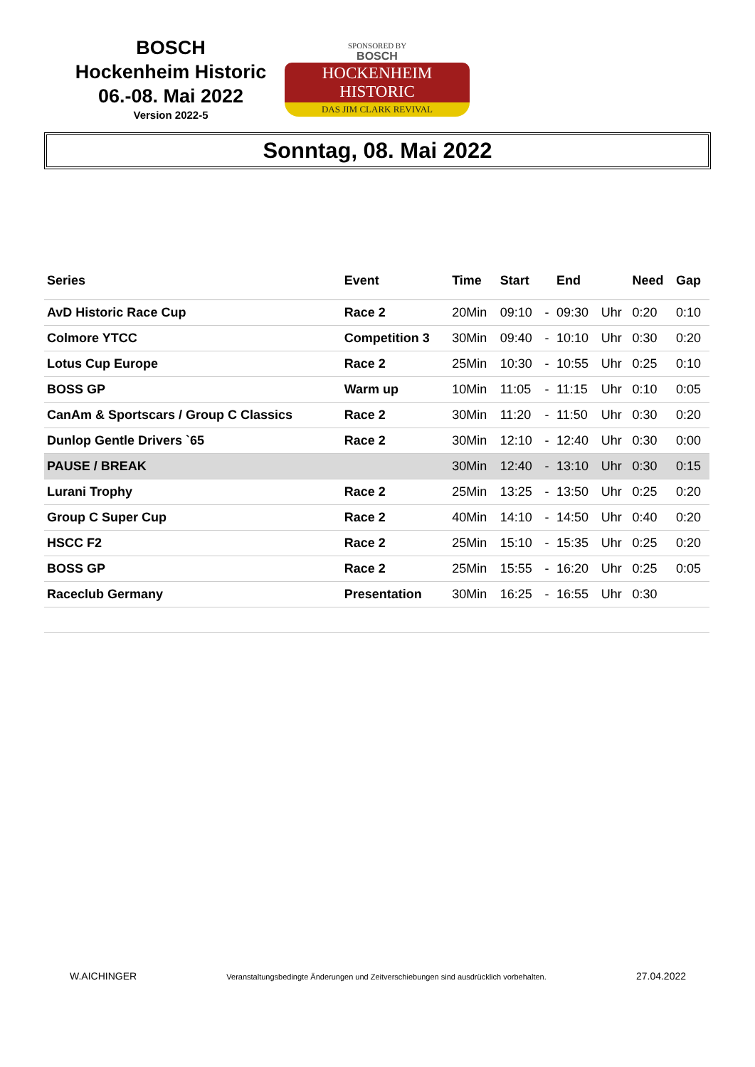BOSCH
Hockenheim Historic
06.-08. Mai 2022
Version 2022-5
SPONSORED BY
BOSCH
HOCKENHEIM HISTORIC
DAS JIM CLARK REVIVAL
Sonntag, 08. Mai 2022
| Series | Event | Time | Start | | End | | Need | Gap |
| --- | --- | --- | --- | --- | --- | --- | --- | --- |
| AvD Historic Race Cup | Race 2 | 20Min | 09:10 | - | 09:30 | Uhr | 0:20 | 0:10 |
| Colmore YTCC | Competition 3 | 30Min | 09:40 | - | 10:10 | Uhr | 0:30 | 0:20 |
| Lotus Cup Europe | Race 2 | 25Min | 10:30 | - | 10:55 | Uhr | 0:25 | 0:10 |
| BOSS GP | Warm up | 10Min | 11:05 | - | 11:15 | Uhr | 0:10 | 0:05 |
| CanAm & Sportscars / Group C Classics | Race 2 | 30Min | 11:20 | - | 11:50 | Uhr | 0:30 | 0:20 |
| Dunlop Gentle Drivers `65 | Race 2 | 30Min | 12:10 | - | 12:40 | Uhr | 0:30 | 0:00 |
| PAUSE / BREAK | | 30Min | 12:40 | - | 13:10 | Uhr | 0:30 | 0:15 |
| Lurani Trophy | Race 2 | 25Min | 13:25 | - | 13:50 | Uhr | 0:25 | 0:20 |
| Group C Super Cup | Race 2 | 40Min | 14:10 | - | 14:50 | Uhr | 0:40 | 0:20 |
| HSCC F2 | Race 2 | 25Min | 15:10 | - | 15:35 | Uhr | 0:25 | 0:20 |
| BOSS GP | Race 2 | 25Min | 15:55 | - | 16:20 | Uhr | 0:25 | 0:05 |
| Raceclub Germany | Presentation | 30Min | 16:25 | - | 16:55 | Uhr | 0:30 | |
W.AICHINGER Veranstaltungsbedingte Änderungen und Zeitverschiebungen sind ausdrücklich vorbehalten. 27.04.2022